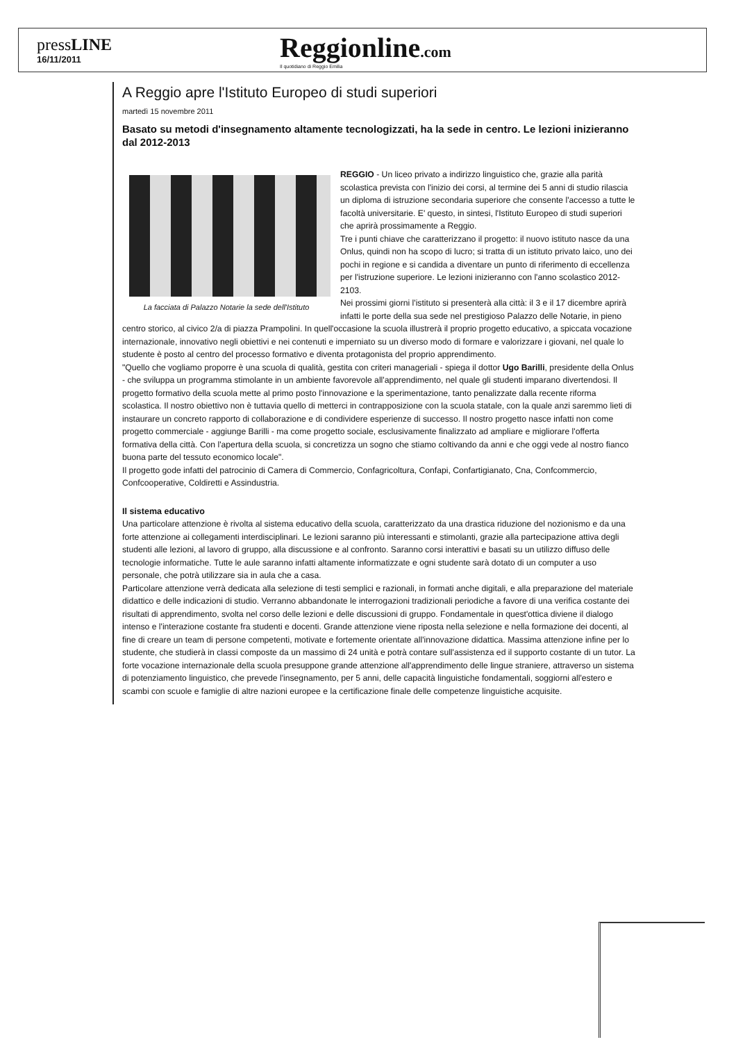pressLINE
16/11/2011
Reggionline.com
Il quotidiano di Reggio Emilia
A Reggio apre l'Istituto Europeo di studi superiori
martedì 15 novembre 2011
Basato su metodi d'insegnamento altamente tecnologizzati, ha la sede in centro. Le lezioni inizieranno dal 2012-2013
La facciata di Palazzo Notarie la sede dell'Istituto
REGGIO - Un liceo privato a indirizzo linguistico che, grazie alla parità scolastica prevista con l'inizio dei corsi, al termine dei 5 anni di studio rilascia un diploma di istruzione secondaria superiore che consente l'accesso a tutte le facoltà universitarie. E' questo, in sintesi, l'Istituto Europeo di studi superiori che aprirà prossimamente a Reggio.
Tre i punti chiave che caratterizzano il progetto: il nuovo istituto nasce da una Onlus, quindi non ha scopo di lucro; si tratta di un istituto privato laico, uno dei pochi in regione e si candida a diventare un punto di riferimento di eccellenza per l'istruzione superiore. Le lezioni inizieranno con l'anno scolastico 2012-2103.
Nei prossimi giorni l'istituto si presenterà alla città: il 3 e il 17 dicembre aprirà infatti le porte della sua sede nel prestigioso Palazzo delle Notarie, in pieno centro storico, al civico 2/a di piazza Prampolini. In quell'occasione la scuola illustrerà il proprio progetto educativo, a spiccata vocazione internazionale, innovativo negli obiettivi e nei contenuti e imperniato su un diverso modo di formare e valorizzare i giovani, nel quale lo studente è posto al centro del processo formativo e diventa protagonista del proprio apprendimento.
"Quello che vogliamo proporre è una scuola di qualità, gestita con criteri manageriali - spiega il dottor Ugo Barilli, presidente della Onlus - che sviluppa un programma stimolante in un ambiente favorevole all'apprendimento, nel quale gli studenti imparano divertendosi. Il progetto formativo della scuola mette al primo posto l'innovazione e la sperimentazione, tanto penalizzate dalla recente riforma scolastica. Il nostro obiettivo non è tuttavia quello di metterci in contrapposizione con la scuola statale, con la quale anzi saremmo lieti di instaurare un concreto rapporto di collaborazione e di condividere esperienze di successo. Il nostro progetto nasce infatti non come progetto commerciale - aggiunge Barilli - ma come progetto sociale, esclusivamente finalizzato ad ampliare e migliorare l'offerta formativa della città. Con l'apertura della scuola, si concretizza un sogno che stiamo coltivando da anni e che oggi vede al nostro fianco buona parte del tessuto economico locale".
Il progetto gode infatti del patrocinio di Camera di Commercio, Confagricoltura, Confapi, Confartigianato, Cna, Confcommercio, Confcooperative, Coldiretti e Assindustria.
Il sistema educativo
Una particolare attenzione è rivolta al sistema educativo della scuola, caratterizzato da una drastica riduzione del nozionismo e da una forte attenzione ai collegamenti interdisciplinari. Le lezioni saranno più interessanti e stimolanti, grazie alla partecipazione attiva degli studenti alle lezioni, al lavoro di gruppo, alla discussione e al confronto. Saranno corsi interattivi e basati su un utilizzo diffuso delle tecnologie informatiche. Tutte le aule saranno infatti altamente informatizzate e ogni studente sarà dotato di un computer a uso personale, che potrà utilizzare sia in aula che a casa.
Particolare attenzione verrà dedicata alla selezione di testi semplici e razionali, in formati anche digitali, e alla preparazione del materiale didattico e delle indicazioni di studio. Verranno abbandonate le interrogazioni tradizionali periodiche a favore di una verifica costante dei risultati di apprendimento, svolta nel corso delle lezioni e delle discussioni di gruppo. Fondamentale in quest'ottica diviene il dialogo intenso e l'interazione costante fra studenti e docenti. Grande attenzione viene riposta nella selezione e nella formazione dei docenti, al fine di creare un team di persone competenti, motivate e fortemente orientate all'innovazione didattica. Massima attenzione infine per lo studente, che studierà in classi composte da un massimo di 24 unità e potrà contare sull'assistenza ed il supporto costante di un tutor. La forte vocazione internazionale della scuola presuppone grande attenzione all'apprendimento delle lingue straniere, attraverso un sistema di potenziamento linguistico, che prevede l'insegnamento, per 5 anni, delle capacità linguistiche fondamentali, soggiorni all'estero e scambi con scuole e famiglie di altre nazioni europee e la certificazione finale delle competenze linguistiche acquisite.